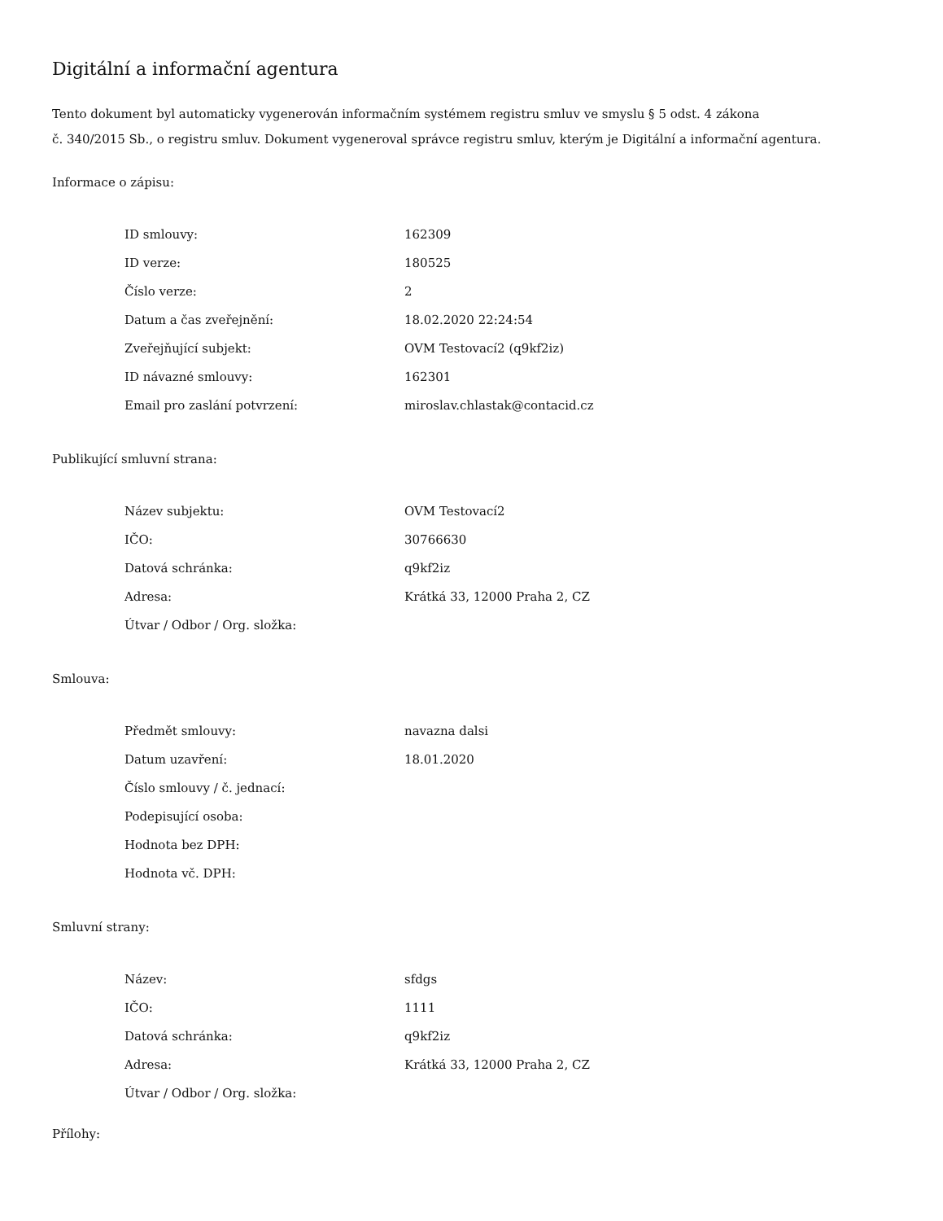Digitální a informační agentura
Tento dokument byl automaticky vygenerován informačním systémem registru smluv ve smyslu § 5 odst. 4 zákona
č. 340/2015 Sb., o registru smluv. Dokument vygeneroval správce registru smluv, kterým je Digitální a informační agentura.
Informace o zápisu:
| ID smlouvy: | 162309 |
| ID verze: | 180525 |
| Číslo verze: | 2 |
| Datum a čas zveřejnění: | 18.02.2020 22:24:54 |
| Zveřejňující subjekt: | OVM Testovací2 (q9kf2iz) |
| ID návazné smlouvy: | 162301 |
| Email pro zaslání potvrzení: | miroslav.chlastak@contacid.cz |
Publikující smluvní strana:
| Název subjektu: | OVM Testovací2 |
| IČO: | 30766630 |
| Datová schránka: | q9kf2iz |
| Adresa: | Krátká 33, 12000 Praha 2, CZ |
| Útvar / Odbor / Org. složka: | |
Smlouva:
| Předmět smlouvy: | navazna dalsi |
| Datum uzavření: | 18.01.2020 |
| Číslo smlouvy / č. jednací: | |
| Podepisující osoba: | |
| Hodnota bez DPH: | |
| Hodnota vč. DPH: | |
Smluvní strany:
| Název: | sfdgs |
| IČO: | 1111 |
| Datová schránka: | q9kf2iz |
| Adresa: | Krátká 33, 12000 Praha 2, CZ |
| Útvar / Odbor / Org. složka: | |
Přílohy: